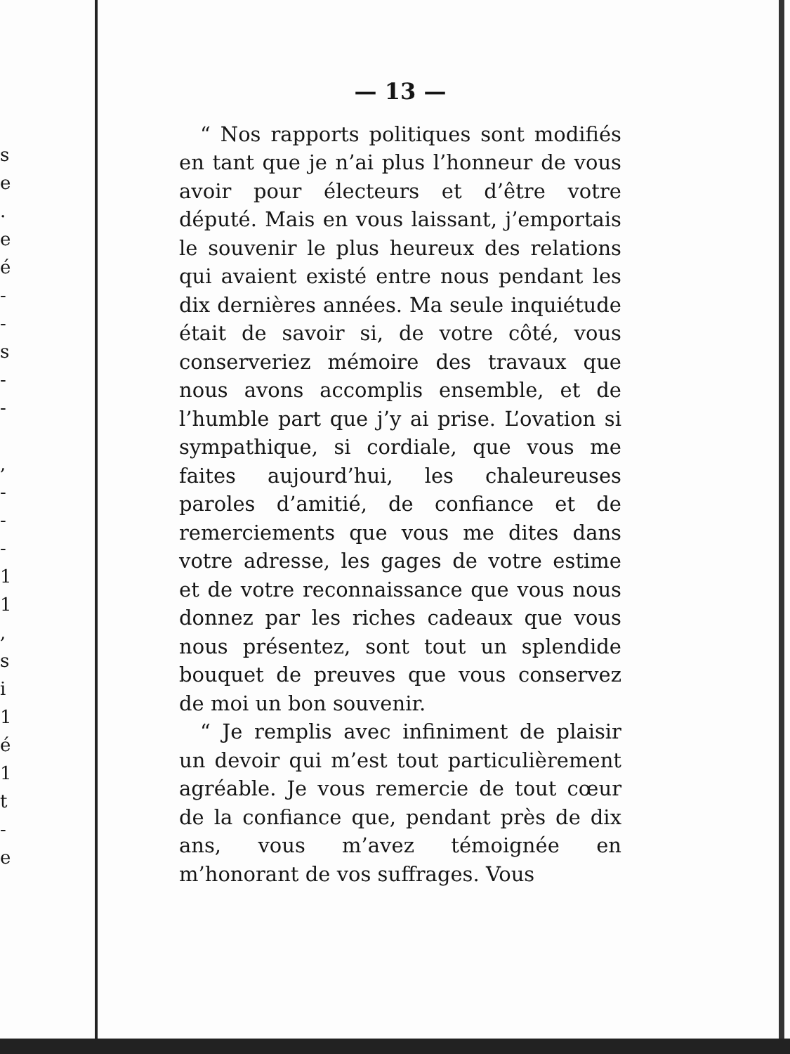s
e
.
e
é
-
-
s
-
-
,
-
-
-
1
1
,
s
i
1
é
1
t
-
e
— 13 —
“ Nos rapports politiques sont modifiés en tant que je n’ai plus l’honneur de vous avoir pour électeurs et d’être votre député. Mais en vous laissant, j’emportais le souvenir le plus heureux des relations qui avaient existé entre nous pendant les dix dernières années. Ma seule inquiétude était de savoir si, de votre côté, vous conserveriez mémoire des travaux que nous avons accomplis ensemble, et de l’humble part que j’y ai prise. L’ovation si sympathique, si cordiale, que vous me faites aujourd’hui, les chaleureuses paroles d’amitié, de confiance et de remerciements que vous me dites dans votre adresse, les gages de votre estime et de votre reconnaissance que vous nous donnez par les riches cadeaux que vous nous présentez, sont tout un splendide bouquet de preuves que vous conservez de moi un bon souvenir.
“ Je remplis avec infiniment de plaisir un devoir qui m’est tout particulièrement agréable. Je vous remercie de tout cœur de la confiance que, pendant près de dix ans, vous m’avez témoignée en m’honorant de vos suffrages. Vous